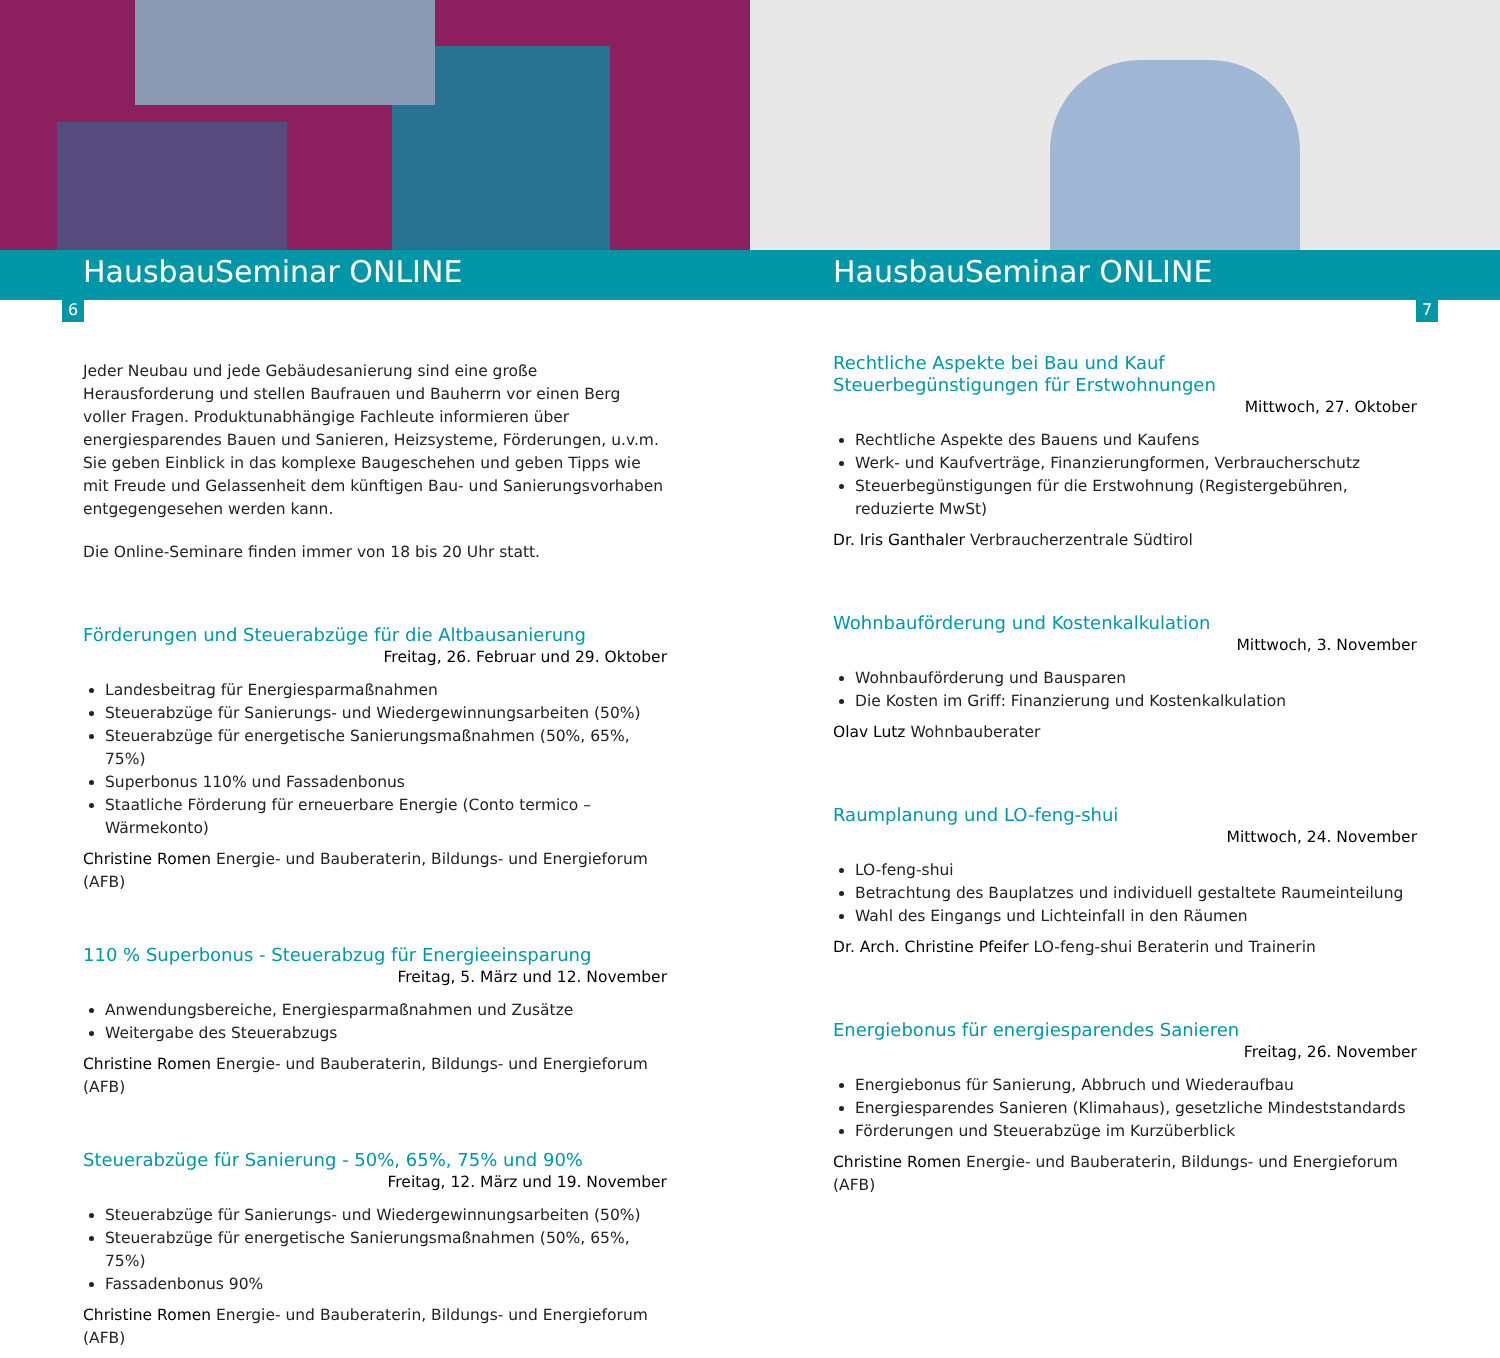HausbauSeminar ONLINE
6
Jeder Neubau und jede Gebäudesanierung sind eine große Herausforderung und stellen Baufrauen und Bauherrn vor einen Berg voller Fragen. Produktunabhängige Fachleute informieren über energiesparendes Bauen und Sanieren, Heizsysteme, Förderungen, u.v.m. Sie geben Einblick in das komplexe Baugeschehen und geben Tipps wie mit Freude und Gelassenheit dem künftigen Bau- und Sanierungsvorhaben entgegengesehen werden kann.
Die Online-Seminare finden immer von 18 bis 20 Uhr statt.
Förderungen und Steuerabzüge für die Altbausanierung
Freitag, 26. Februar und 29. Oktober
Landesbeitrag für Energiesparmaßnahmen
Steuerabzüge für Sanierungs- und Wiedergewinnungsarbeiten (50%)
Steuerabzüge für energetische Sanierungsmaßnahmen (50%, 65%, 75%)
Superbonus 110% und Fassadenbonus
Staatliche Förderung für erneuerbare Energie (Conto termico – Wärmekonto)
Christine Romen Energie- und Bauberaterin, Bildungs- und Energieforum (AFB)
110 % Superbonus - Steuerabzug für Energieeinsparung
Freitag, 5. März und 12. November
Anwendungsbereiche, Energiesparmaßnahmen und Zusätze
Weitergabe des Steuerabzugs
Christine Romen Energie- und Bauberaterin, Bildungs- und Energieforum (AFB)
Steuerabzüge für Sanierung - 50%, 65%, 75% und 90%
Freitag, 12. März und 19. November
Steuerabzüge für Sanierungs- und Wiedergewinnungsarbeiten (50%)
Steuerabzüge für energetische Sanierungsmaßnahmen (50%, 65%, 75%)
Fassadenbonus 90%
Christine Romen Energie- und Bauberaterin, Bildungs- und Energieforum (AFB)
HausbauSeminar ONLINE
7
Rechtliche Aspekte bei Bau und Kauf
Steuerbegünstigungen für Erstwohnungen
Mittwoch, 27. Oktober
Rechtliche Aspekte des Bauens und Kaufens
Werk- und Kaufverträge, Finanzierungformen, Verbraucherschutz
Steuerbegünstigungen für die Erstwohnung (Registergebühren, reduzierte MwSt)
Dr. Iris Ganthaler Verbraucherzentrale Südtirol
Wohnbauförderung und Kostenkalkulation
Mittwoch, 3. November
Wohnbauförderung und Bausparen
Die Kosten im Griff: Finanzierung und Kostenkalkulation
Olav Lutz Wohnbauberater
Raumplanung und LO-feng-shui
Mittwoch, 24. November
LO-feng-shui
Betrachtung des Bauplatzes und individuell gestaltete Raumeinteilung
Wahl des Eingangs und Lichteinfall in den Räumen
Dr. Arch. Christine Pfeifer LO-feng-shui Beraterin und Trainerin
Energiebonus für energiesparendes Sanieren
Freitag, 26. November
Energiebonus für Sanierung, Abbruch und Wiederaufbau
Energiesparendes Sanieren (Klimahaus), gesetzliche Mindeststandards
Förderungen und Steuerabzüge im Kurzüberblick
Christine Romen Energie- und Bauberaterin, Bildungs- und Energieforum (AFB)